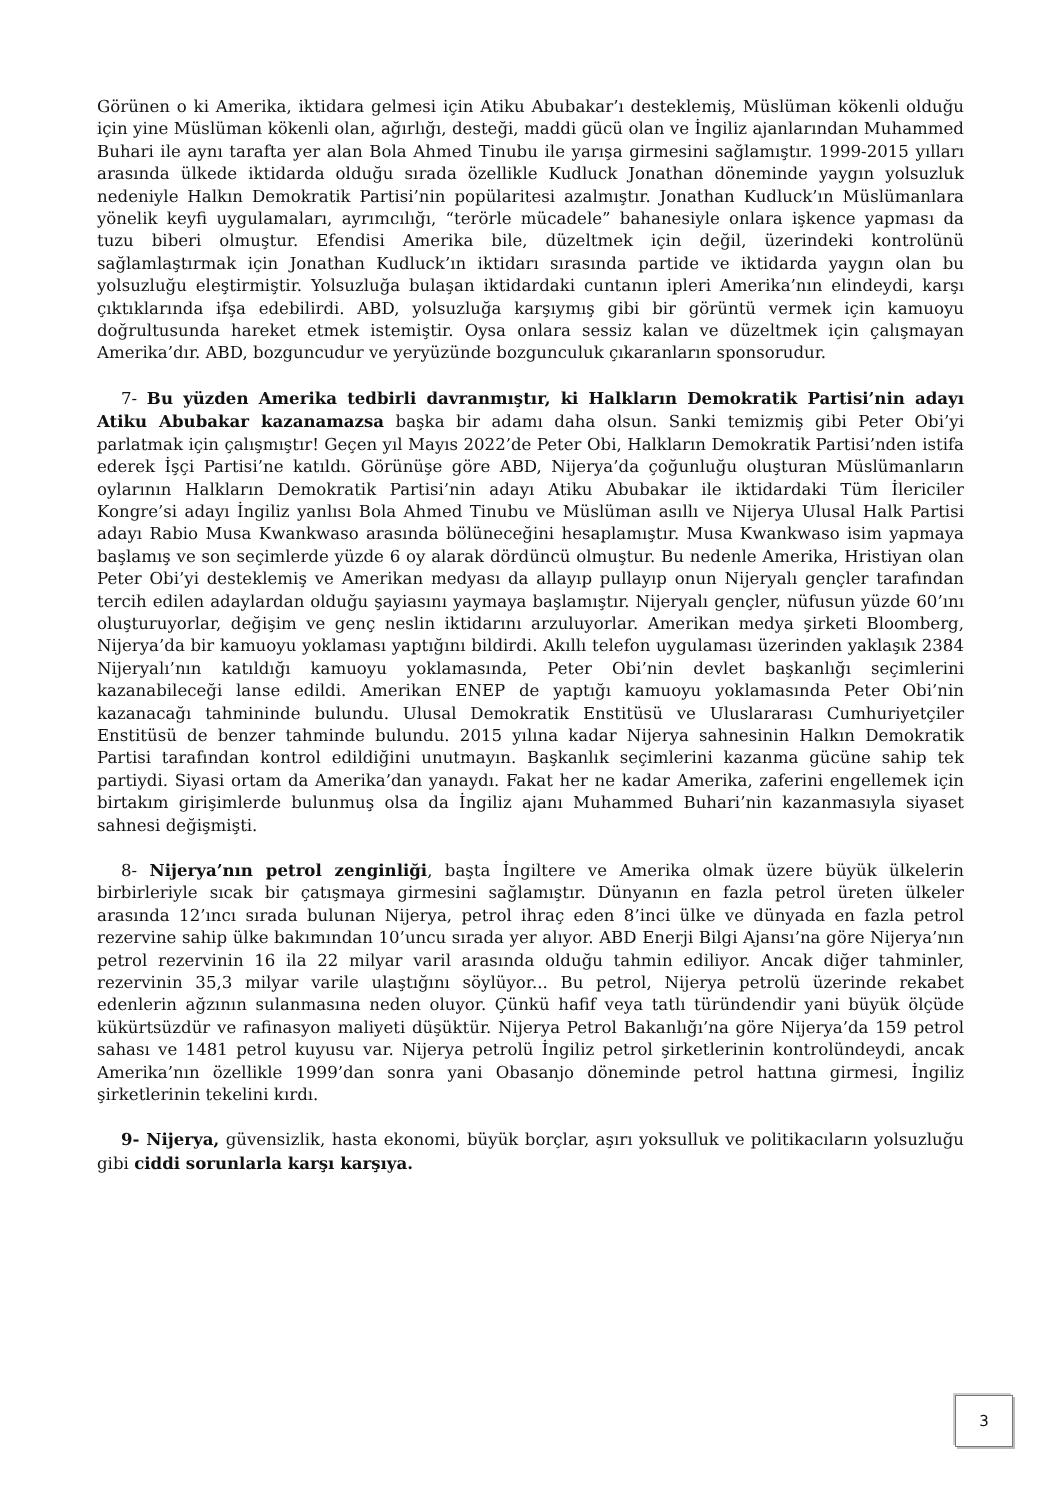Görünen o ki Amerika, iktidara gelmesi için Atiku Abubakar’ı desteklemiş, Müslüman kökenli olduğu için yine Müslüman kökenli olan, ağırlığı, desteği, maddi gücü olan ve İngiliz ajanlarından Muhammed Buhari ile aynı tarafta yer alan Bola Ahmed Tinubu ile yarışa girmesini sağlamıştır. 1999-2015 yılları arasında ülkede iktidarda olduğu sırada özellikle Kudluck Jonathan döneminde yaygın yolsuzluk nedeniyle Halkın Demokratik Partisi’nin popülaritesi azalmıştır. Jonathan Kudluck’ın Müslümanlara yönelik keyfi uygulamaları, ayrımcılığı, “terörle mücadele” bahanesiyle onlara işkence yapması da tuzu biberi olmuştur. Efendisi Amerika bile, düzeltmek için değil, üzerindeki kontrolünü sağlamlaştırmak için Jonathan Kudluck’ın iktidarı sırasında partide ve iktidarda yaygın olan bu yolsuzluğu eleştirmiştir. Yolsuzluğa bulaşan iktidardaki cuntanın ipleri Amerika’nın elindeydi, karşı çıktıklarında ifşa edebilirdi. ABD, yolsuzluğa karşıymış gibi bir görüntü vermek için kamuoyu doğrultusunda hareket etmek istemiştir. Oysa onlara sessiz kalan ve düzeltmek için çalışmayan Amerika’dır. ABD, bozguncudur ve yeryüzünde bozgunculuk çıkaranların sponsorudur.
7- Bu yüzden Amerika tedbirli davranmıştır, ki Halkların Demokratik Partisi’nin adayı Atiku Abubakar kazanamazsa başka bir adamı daha olsun. Sanki temizmiş gibi Peter Obi’yi parlatmak için çalışmıştır! Geçen yıl Mayıs 2022’de Peter Obi, Halkların Demokratik Partisi’nden istifa ederek İşçi Partisi’ne katıldı. Görünüşe göre ABD, Nijerya’da çoğunluğu oluşturan Müslümanların oylarının Halkların Demokratik Partisi’nin adayı Atiku Abubakar ile iktidardaki Tüm İlericiler Kongre’si adayı İngiliz yanlısı Bola Ahmed Tinubu ve Müslüman asıllı ve Nijerya Ulusal Halk Partisi adayı Rabio Musa Kwankwaso arasında bölüneceğini hesaplamıştır. Musa Kwankwaso isim yapmaya başlamış ve son seçimlerde yüzde 6 oy alarak dördüncü olmuştur. Bu nedenle Amerika, Hristiyan olan Peter Obi’yi desteklemiş ve Amerikan medyası da allayıp pullayıp onun Nijeryalı gençler tarafından tercih edilen adaylardan olduğu şayiasını yaymaya başlamıştır. Nijeryalı gençler, nüfusun yüzde 60’ını oluşturuyorlar, değişim ve genç neslin iktidarını arzuluyorlar. Amerikan medya şirketi Bloomberg, Nijerya’da bir kamuoyu yoklaması yaptığını bildirdi. Akıllı telefon uygulaması üzerinden yaklaşık 2384 Nijeryalı’nın katıldığı kamuoyu yoklamasında, Peter Obi’nin devlet başkanlığı seçimlerini kazanabileceği lanse edildi. Amerikan ENEP de yaptığı kamuoyu yoklamasında Peter Obi’nin kazanacağı tahmininde bulundu. Ulusal Demokratik Enstitüsü ve Uluslararası Cumhuriyetçiler Enstitüsü de benzer tahminde bulundu. 2015 yılına kadar Nijerya sahnesinin Halkın Demokratik Partisi tarafından kontrol edildiğini unutmayın. Başkanlık seçimlerini kazanma gücüne sahip tek partiydi. Siyasi ortam da Amerika’dan yanaydı. Fakat her ne kadar Amerika, zaferini engellemek için birtakım girişimlerde bulunmuş olsa da İngiliz ajanı Muhammed Buhari’nin kazanmasıyla siyaset sahnesi değişmişti.
8- Nijerya’nın petrol zenginliği, başta İngiltere ve Amerika olmak üzere büyük ülkelerin birbirleriyle sıcak bir çatışmaya girmesini sağlamıştır. Dünyanın en fazla petrol üreten ülkeler arasında 12’ıncı sırada bulunan Nijerya, petrol ihraç eden 8’inci ülke ve dünyada en fazla petrol rezervine sahip ülke bakımından 10’uncu sırada yer alıyor. ABD Enerji Bilgi Ajansı’na göre Nijerya’nın petrol rezervinin 16 ila 22 milyar varil arasında olduğu tahmin ediliyor. Ancak diğer tahminler, rezervinin 35,3 milyar varile ulaştığını söylüyor... Bu petrol, Nijerya petrolü üzerinde rekabet edenlerin ağzının sulanmasına neden oluyor. Çünkü hafif veya tatlı türündendir yani büyük ölçüde kükürtsüzdür ve rafinasyon maliyeti düşüktür. Nijerya Petrol Bakanlığı’na göre Nijerya’da 159 petrol sahası ve 1481 petrol kuyusu var. Nijerya petrolü İngiliz petrol şirketlerinin kontrolündeydi, ancak Amerika’nın özellikle 1999’dan sonra yani Obasanjo döneminde petrol hattına girmesi, İngiliz şirketlerinin tekelini kırdı.
9- Nijerya, güvensizlik, hasta ekonomi, büyük borçlar, aşırı yoksulluk ve politikacıların yolsuzluğu gibi ciddi sorunlarla karşı karşıya.
3